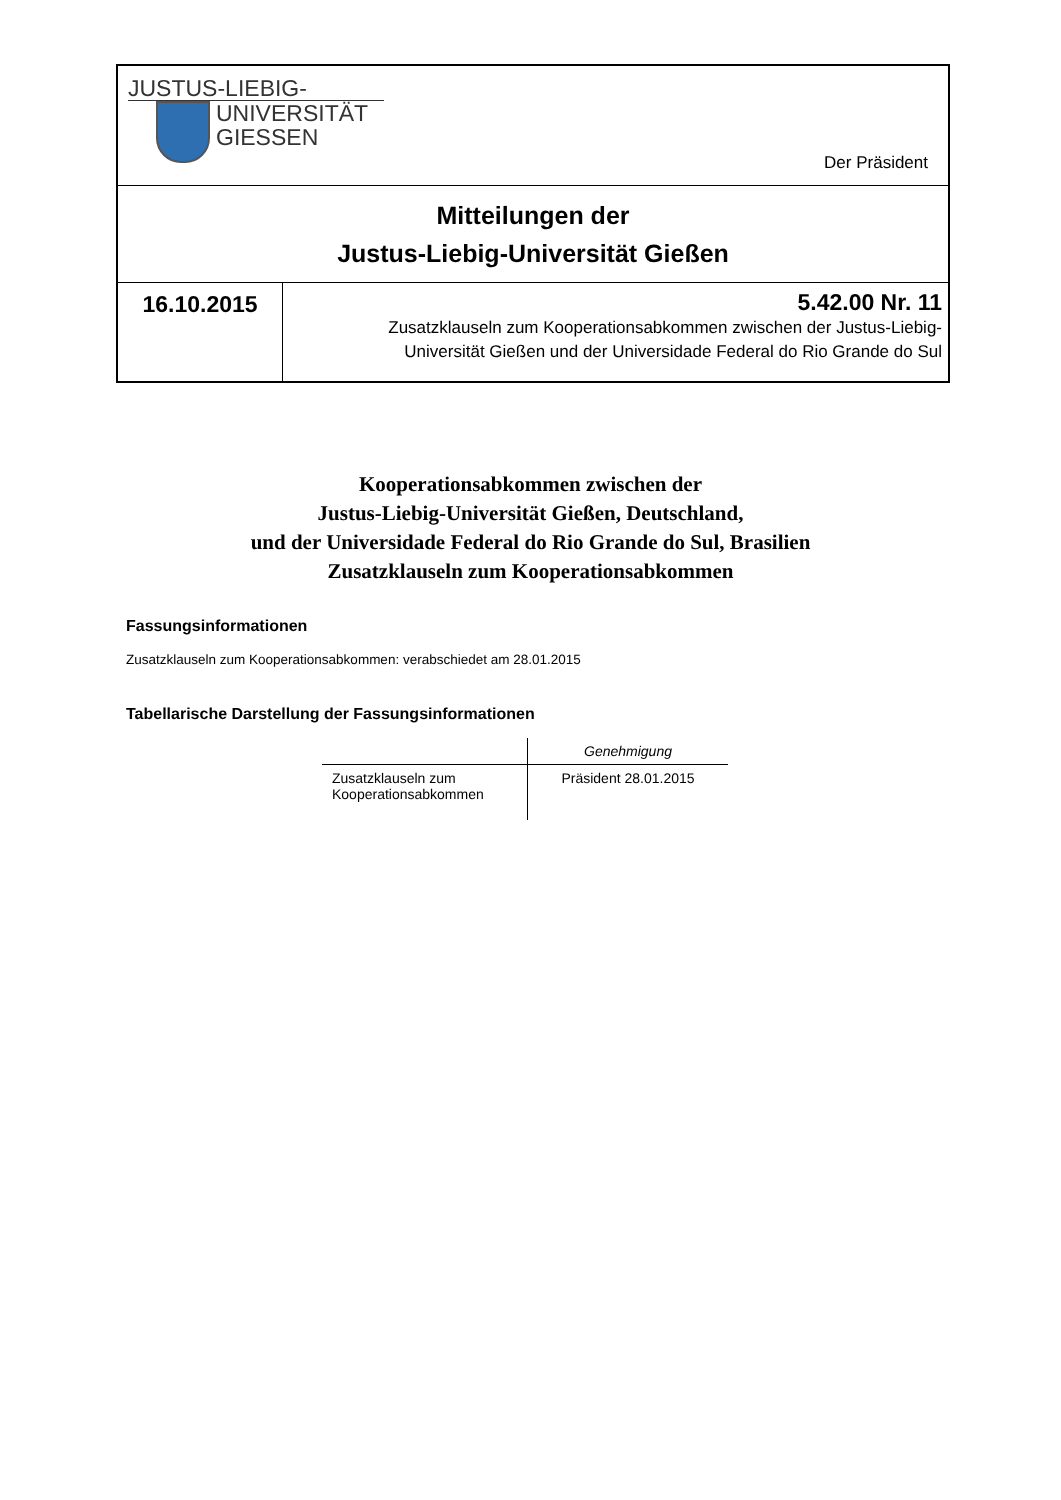JUSTUS-LIEBIG-
UNIVERSITÄT
GIESSEN
Der Präsident
Mitteilungen der
Justus-Liebig-Universität Gießen
16.10.2015
5.42.00 Nr. 11
Zusatzklauseln zum Kooperationsabkommen zwischen der Justus-Liebig-
Universität Gießen und der Universidade Federal do Rio Grande do Sul
Kooperationsabkommen zwischen der
Justus-Liebig-Universität Gießen, Deutschland,
und der Universidade Federal do Rio Grande do Sul, Brasilien
Zusatzklauseln zum Kooperationsabkommen
Fassungsinformationen
Zusatzklauseln zum Kooperationsabkommen: verabschiedet am 28.01.2015
Tabellarische Darstellung der Fassungsinformationen
| | Genehmigung |
| --- | --- |
| Zusatzklauseln zum Kooperationsabkommen | Präsident 28.01.2015 |